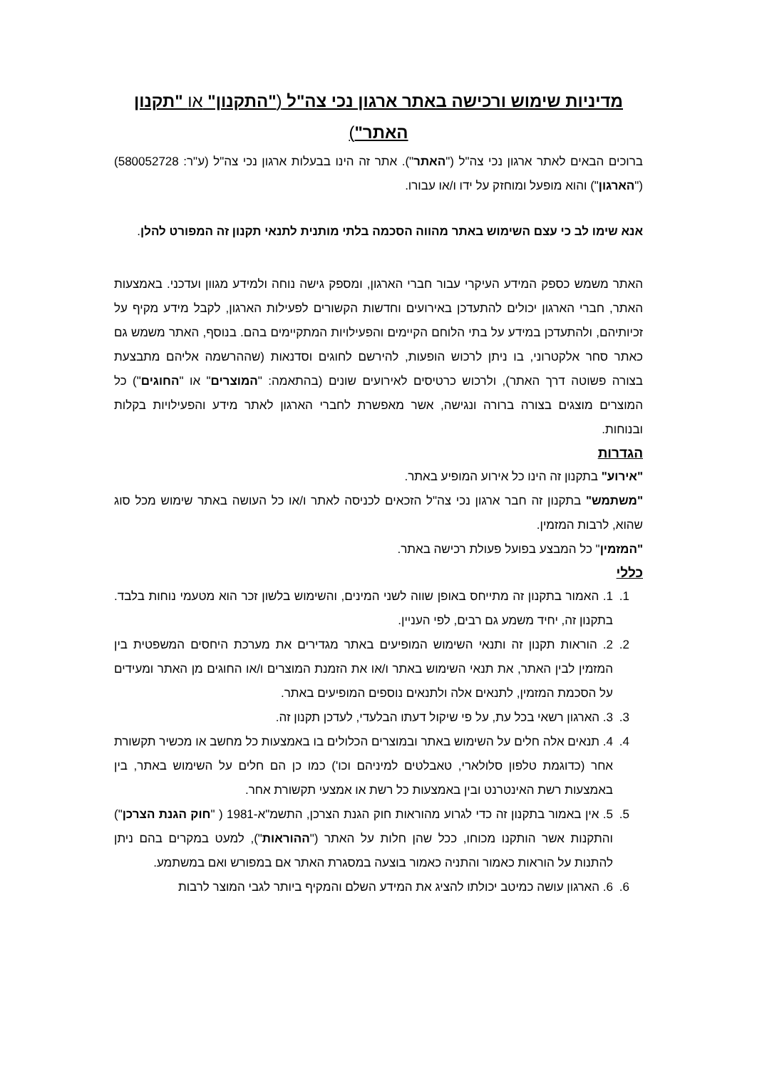מדיניות שימוש ורכישה באתר ארגון נכי צה"ל ("התקנון" או "תקנון האתר")
ברוכים הבאים לאתר ארגון נכי צה"ל ("האתר"). אתר זה הינו בבעלות ארגון נכי צה"ל (ע"ר: 580052728) ("הארגון") והוא מופעל ומוחזק על ידו ו/או עבורו.
אנא שימו לב כי עצם השימוש באתר מהווה הסכמה בלתי מותנית לתנאי תקנון זה המפורט להלן.
האתר משמש כספק המידע העיקרי עבור חברי הארגון, ומספק גישה נוחה ולמידע מגוון ועדכני. באמצעות האתר, חברי הארגון יכולים להתעדכן באירועים וחדשות הקשורים לפעילות הארגון, לקבל מידע מקיף על זכיותיהם, ולהתעדכן במידע על בתי הלוחם הקיימים והפעילויות המתקיימים בהם. בנוסף, האתר משמש גם כאתר סחר אלקטרוני, בו ניתן לרכוש הופעות, להירשם לחוגים וסדנאות (שההרשמה אליהם מתבצעת בצורה פשוטה דרך האתר), ולרכוש כרטיסים לאירועים שונים (בהתאמה: "המוצרים" או "החוגים") כל המוצרים מוצגים בצורה ברורה ונגישה, אשר מאפשרת לחברי הארגון לאתר מידע והפעילויות בקלות ובנוחות.
הגדרות
"אירוע" בתקנון זה הינו כל אירוע המופיע באתר.
"משתמש" בתקנון זה חבר ארגון נכי צה"ל הזכאים לכניסה לאתר ו/או כל העושה באתר שימוש מכל סוג שהוא, לרבות המזמין.
"המזמין" כל המבצע בפועל פעולת רכישה באתר.
כללי
1. 1. האמור בתקנון זה מתייחס באופן שווה לשני המינים, והשימוש בלשון זכר הוא מטעמי נוחות בלבד. בתקנון זה, יחיד משמע גם רבים, לפי העניין.
2. 2. הוראות תקנון זה ותנאי השימוש המופיעים באתר מגדירים את מערכת היחסים המשפטית בין המזמין לבין האתר, את תנאי השימוש באתר ו/או את הזמנת המוצרים ו/או החוגים מן האתר ומעידים על הסכמת המזמין, לתנאים אלה ולתנאים נוספים המופיעים באתר.
3. 3. הארגון רשאי בכל עת, על פי שיקול דעתו הבלעדי, לעדכן תקנון זה.
4. 4. תנאים אלה חלים על השימוש באתר ובמוצרים הכלולים בו באמצעות כל מחשב או מכשיר תקשורת אחר (כדוגמת טלפון סלולארי, טאבלטים למיניהם וכו') כמו כן הם חלים על השימוש באתר, בין באמצעות רשת האינטרנט ובין באמצעות כל רשת או אמצעי תקשורת אחר.
5. 5. אין באמור בתקנון זה כדי לגרוע מהוראות חוק הגנת הצרכן, התשמ"א-1981 ( "חוק הגנת הצרכן") והתקנות אשר הותקנו מכוחו, ככל שהן חלות על האתר ("ההוראות"), למעט במקרים בהם ניתן להתנות על הוראות כאמור והתניה כאמור בוצעה במסגרת האתר אם במפורש ואם במשתמע.
6. 6. הארגון עושה כמיטב יכולתו להציג את המידע השלם והמקיף ביותר לגבי המוצר לרבות